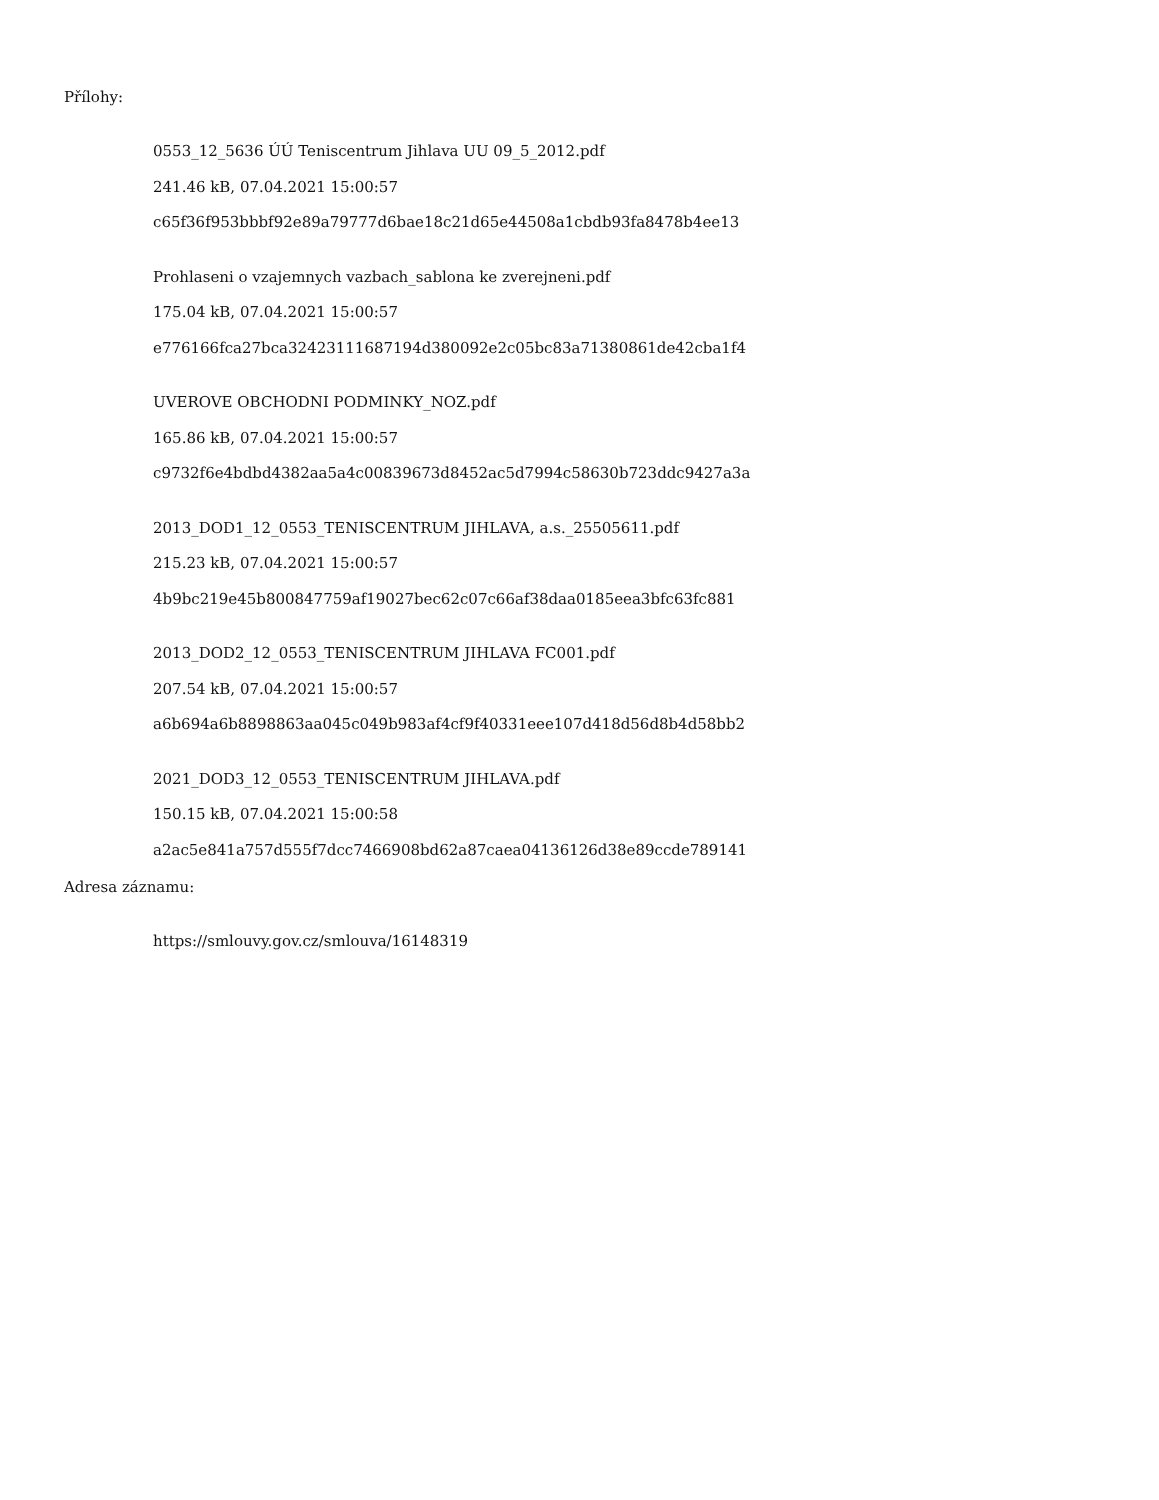Přílohy:
0553_12_5636 ÚÚ Teniscentrum Jihlava UU 09_5_2012.pdf
241.46 kB, 07.04.2021 15:00:57
c65f36f953bbbf92e89a79777d6bae18c21d65e44508a1cbdb93fa8478b4ee13
Prohlaseni o vzajemnych vazbach_sablona ke zverejneni.pdf
175.04 kB, 07.04.2021 15:00:57
e776166fca27bca32423111687194d380092e2c05bc83a71380861de42cba1f4
UVEROVE OBCHODNI PODMINKY_NOZ.pdf
165.86 kB, 07.04.2021 15:00:57
c9732f6e4bdbd4382aa5a4c00839673d8452ac5d7994c58630b723ddc9427a3a
2013_DOD1_12_0553_TENISCENTRUM JIHLAVA, a.s._25505611.pdf
215.23 kB, 07.04.2021 15:00:57
4b9bc219e45b800847759af19027bec62c07c66af38daa0185eea3bfc63fc881
2013_DOD2_12_0553_TENISCENTRUM JIHLAVA FC001.pdf
207.54 kB, 07.04.2021 15:00:57
a6b694a6b8898863aa045c049b983af4cf9f40331eee107d418d56d8b4d58bb2
2021_DOD3_12_0553_TENISCENTRUM JIHLAVA.pdf
150.15 kB, 07.04.2021 15:00:58
a2ac5e841a757d555f7dcc7466908bd62a87caea04136126d38e89ccde789141
Adresa záznamu:
https://smlouvy.gov.cz/smlouva/16148319